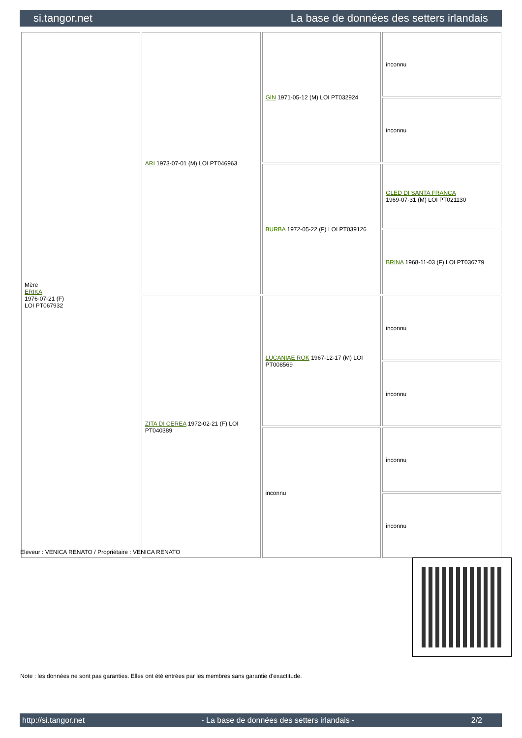si.tangor.net La base de données des setters irlandais
| Mère ERIKA 1976-07-21 (F) LOI PT067932 | ARI 1973-07-01 (M) LOI PT046963 | GIN 1971-05-12 (M) LOI PT032924 | inconnu |
| | | | inconnu |
| | | BURBA 1972-05-22 (F) LOI PT039126 | GLED DI SANTA FRANCA 1969-07-31 (M) LOI PT021130 |
| | | | BRINA 1968-11-03 (F) LOI PT036779 |
| | ZITA DI CEREA 1972-02-21 (F) LOI PT040389 | LUCANIAE ROK 1967-12-17 (M) LOI PT008569 | inconnu |
| | | | inconnu |
| | | inconnu | inconnu |
| | | | inconnu |
Eleveur : VENICA RENATO / Propriétaire : VENICA RENATO
Note : les données ne sont pas garanties. Elles ont été entrées par les membres sans garantie d'exactitude.
http://si.tangor.net - La base de données des setters irlandais - 2/2